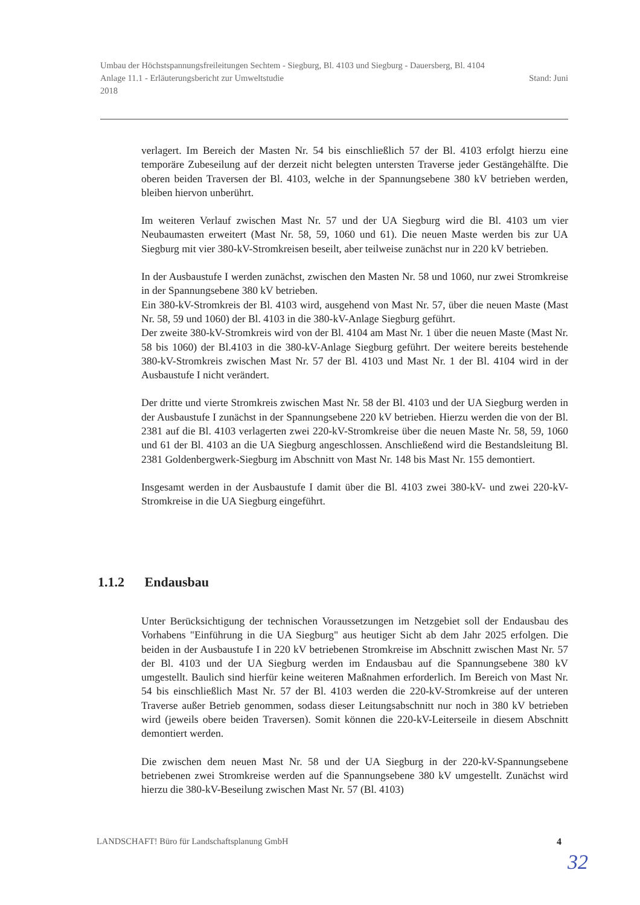Umbau der Höchstspannungsfreileitungen Sechtem - Siegburg, Bl. 4103 und Siegburg - Dauersberg, Bl. 4104
Anlage 11.1 - Erläuterungsbericht zur Umweltstudie Stand: Juni
2018
verlagert. Im Bereich der Masten Nr. 54 bis einschließlich 57 der Bl. 4103 erfolgt hierzu eine temporäre Zubeseilung auf der derzeit nicht belegten untersten Traverse jeder Gestängehälfte. Die oberen beiden Traversen der Bl. 4103, welche in der Spannungsebene 380 kV betrieben werden, bleiben hiervon unberührt.
Im weiteren Verlauf zwischen Mast Nr. 57 und der UA Siegburg wird die Bl. 4103 um vier Neubaumasten erweitert (Mast Nr. 58, 59, 1060 und 61). Die neuen Maste werden bis zur UA Siegburg mit vier 380-kV-Stromkreisen beseilt, aber teilweise zunächst nur in 220 kV betrieben.
In der Ausbaustufe I werden zunächst, zwischen den Masten Nr. 58 und 1060, nur zwei Stromkreise in der Spannungsebene 380 kV betrieben.
Ein 380-kV-Stromkreis der Bl. 4103 wird, ausgehend von Mast Nr. 57, über die neuen Maste (Mast Nr. 58, 59 und 1060) der Bl. 4103 in die 380-kV-Anlage Siegburg geführt.
Der zweite 380-kV-Stromkreis wird von der Bl. 4104 am Mast Nr. 1 über die neuen Maste (Mast Nr. 58 bis 1060) der Bl.4103 in die 380-kV-Anlage Siegburg geführt. Der weitere bereits bestehende 380-kV-Stromkreis zwischen Mast Nr. 57 der Bl. 4103 und Mast Nr. 1 der Bl. 4104 wird in der Ausbaustufe I nicht verändert.
Der dritte und vierte Stromkreis zwischen Mast Nr. 58 der Bl. 4103 und der UA Siegburg werden in der Ausbaustufe I zunächst in der Spannungsebene 220 kV betrieben. Hierzu werden die von der Bl. 2381 auf die Bl. 4103 verlagerten zwei 220-kV-Stromkreise über die neuen Maste Nr. 58, 59, 1060 und 61 der Bl. 4103 an die UA Siegburg angeschlossen. Anschließend wird die Bestandsleitung Bl. 2381 Goldenbergwerk-Siegburg im Abschnitt von Mast Nr. 148 bis Mast Nr. 155 demontiert.
Insgesamt werden in der Ausbaustufe I damit über die Bl. 4103 zwei 380-kV- und zwei 220-kV-Stromkreise in die UA Siegburg eingeführt.
1.1.2 Endausbau
Unter Berücksichtigung der technischen Voraussetzungen im Netzgebiet soll der Endausbau des Vorhabens "Einführung in die UA Siegburg" aus heutiger Sicht ab dem Jahr 2025 erfolgen. Die beiden in der Ausbaustufe I in 220 kV betriebenen Stromkreise im Abschnitt zwischen Mast Nr. 57 der Bl. 4103 und der UA Siegburg werden im Endausbau auf die Spannungsebene 380 kV umgestellt. Baulich sind hierfür keine weiteren Maßnahmen erforderlich. Im Bereich von Mast Nr. 54 bis einschließlich Mast Nr. 57 der Bl. 4103 werden die 220-kV-Stromkreise auf der unteren Traverse außer Betrieb genommen, sodass dieser Leitungsabschnitt nur noch in 380 kV betrieben wird (jeweils obere beiden Traversen). Somit können die 220-kV-Leiterseile in diesem Abschnitt demontiert werden.
Die zwischen dem neuen Mast Nr. 58 und der UA Siegburg in der 220-kV-Spannungsebene betriebenen zwei Stromkreise werden auf die Spannungsebene 380 kV umgestellt. Zunächst wird hierzu die 380-kV-Beseilung zwischen Mast Nr. 57 (Bl. 4103)
LANDSCHAFT! Büro für Landschaftsplanung GmbH 4
32